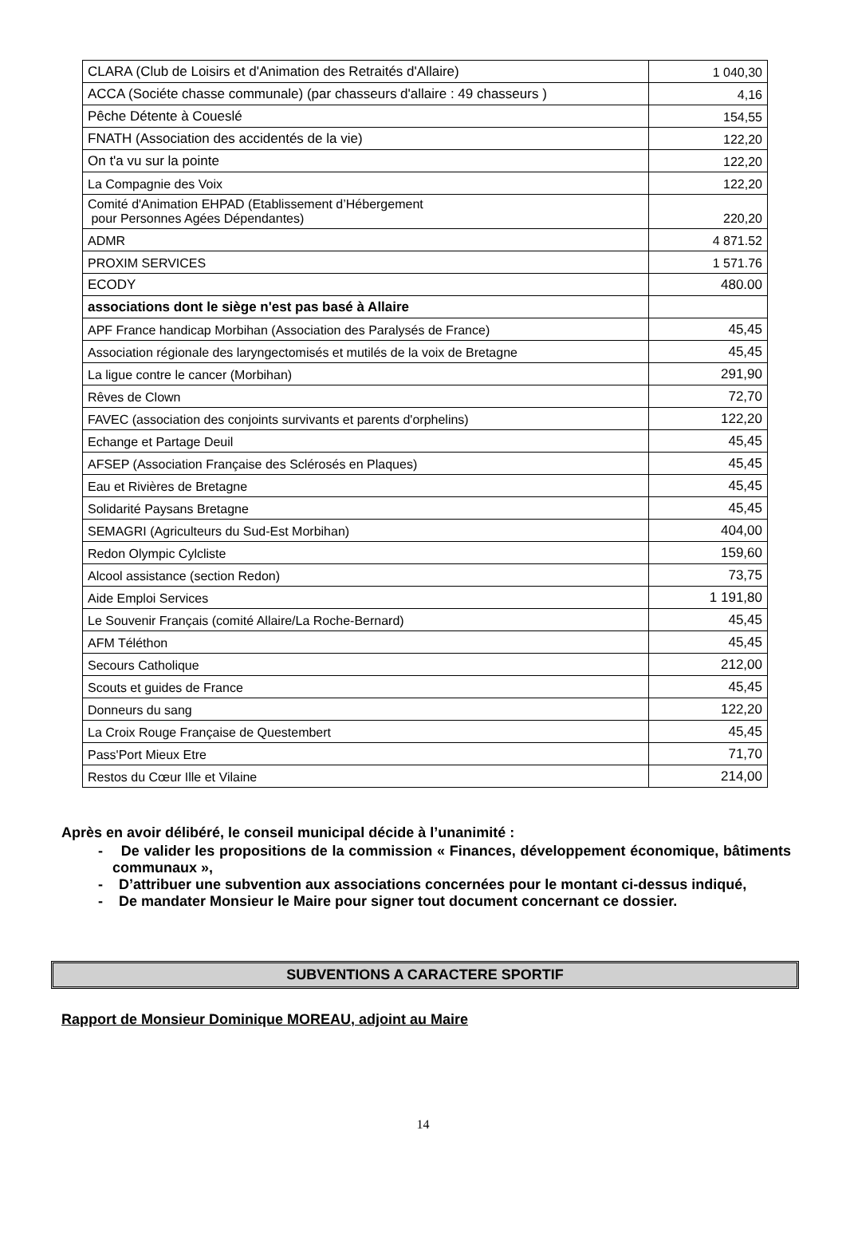| CLARA (Club de Loisirs et d'Animation des Retraités d'Allaire) | 1 040,30 |
| ACCA (Sociéte chasse communale) (par chasseurs d'allaire : 49 chasseurs ) | 4,16 |
| Pêche Détente à Coueslé | 154,55 |
| FNATH (Association des accidentés de la vie) | 122,20 |
| On t'a vu sur la pointe | 122,20 |
| La Compagnie des Voix | 122,20 |
| Comité d'Animation EHPAD (Etablissement d’Hébergement pour Personnes Agées Dépendantes) | 220,20 |
| ADMR | 4 871.52 |
| PROXIM SERVICES | 1 571.76 |
| ECODY | 480.00 |
| associations dont le siège n'est pas basé à Allaire | |
| APF France handicap Morbihan (Association des Paralysés de France) | 45,45 |
| Association régionale des laryngectomisés et mutilés de la voix de Bretagne | 45,45 |
| La ligue contre le cancer (Morbihan) | 291,90 |
| Rêves de Clown | 72,70 |
| FAVEC (association des conjoints survivants et parents d'orphelins) | 122,20 |
| Echange et Partage Deuil | 45,45 |
| AFSEP (Association Française des Sclérosés en Plaques) | 45,45 |
| Eau et Rivières de Bretagne | 45,45 |
| Solidarité Paysans Bretagne | 45,45 |
| SEMAGRI (Agriculteurs du Sud-Est Morbihan) | 404,00 |
| Redon Olympic Cylcliste | 159,60 |
| Alcool assistance (section Redon) | 73,75 |
| Aide Emploi Services | 1 191,80 |
| Le Souvenir Français (comité Allaire/La Roche-Bernard) | 45,45 |
| AFM Téléthon | 45,45 |
| Secours Catholique | 212,00 |
| Scouts et guides de France | 45,45 |
| Donneurs du sang | 122,20 |
| La Croix Rouge Française de Questembert | 45,45 |
| Pass'Port Mieux Etre | 71,70 |
| Restos du Cœur Ille et Vilaine | 214,00 |
Après en avoir délibéré, le conseil municipal décide à l’unanimité :
- De valider les propositions de la commission « Finances, développement économique, bâtiments communaux »,
- D’attribuer une subvention aux associations concernées pour le montant ci-dessus indiqué,
- De mandater Monsieur le Maire pour signer tout document concernant ce dossier.
SUBVENTIONS A CARACTERE SPORTIF
Rapport de Monsieur Dominique MOREAU, adjoint au Maire
14